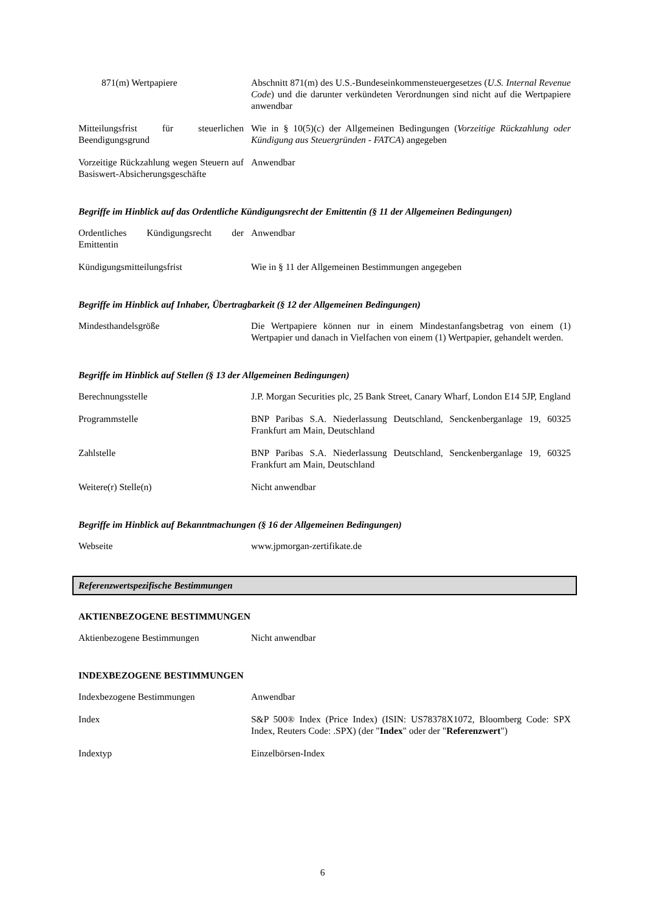| 871(m) Wertpapiere | Abschnitt 871(m) des U.S.-Bundeseinkommensteuergesetzes ( U.S. Internal Revenue Code ) und die darunter verkündeten Verordnungen sind nicht auf die Wertpapiere anwendbar |
| Mitteilungsfrist für steuerlichen Beendigungsgrund | Wie in § 10(5)(c) der Allgemeinen Bedingungen ( Vorzeitige Rückzahlung oder Kündigung aus Steuergründen - FATCA ) angegeben |
| Vorzeitige Rückzahlung wegen Steuern auf Basiswert-Absicherungsgeschäfte | Anwendbar |
Begriffe im Hinblick auf das Ordentliche Kündigungsrecht der Emittentin (§ 11 der Allgemeinen Bedingungen)
| Ordentliches Kündigungsrecht der Emittentin | Anwendbar |
| Kündigungsmitteilungsfrist | Wie in § 11 der Allgemeinen Bestimmungen angegeben |
Begriffe im Hinblick auf Inhaber, Übertragbarkeit (§ 12 der Allgemeinen Bedingungen)
| Mindesthandelsgröße | Die Wertpapiere können nur in einem Mindestanfangsbetrag von einem (1) Wertpapier und danach in Vielfachen von einem (1) Wertpapier, gehandelt werden. |
Begriffe im Hinblick auf Stellen (§ 13 der Allgemeinen Bedingungen)
| Berechnungsstelle | J.P. Morgan Securities plc, 25 Bank Street, Canary Wharf, London E14 5JP, England |
| Programmstelle | BNP Paribas S.A. Niederlassung Deutschland, Senckenberganlage 19, 60325 Frankfurt am Main, Deutschland |
| Zahlstelle | BNP Paribas S.A. Niederlassung Deutschland, Senckenberganlage 19, 60325 Frankfurt am Main, Deutschland |
| Weitere(r) Stelle(n) | Nicht anwendbar |
Begriffe im Hinblick auf Bekanntmachungen (§ 16 der Allgemeinen Bedingungen)
| Webseite | www.jpmorgan-zertifikate.de |
Referenzwertspezifische Bestimmungen
AKTIENBEZOGENE BESTIMMUNGEN
| Aktienbezogene Bestimmungen | Nicht anwendbar |
INDEXBEZOGENE BESTIMMUNGEN
| Indexbezogene Bestimmungen | Anwendbar |
| Index | S&P 500® Index (Price Index) (ISIN: US78378X1072, Bloomberg Code: SPX Index, Reuters Code: .SPX) (der " Index " oder der " Referenzwert ") |
| Indextyp | Einzelbörsen-Index |
6